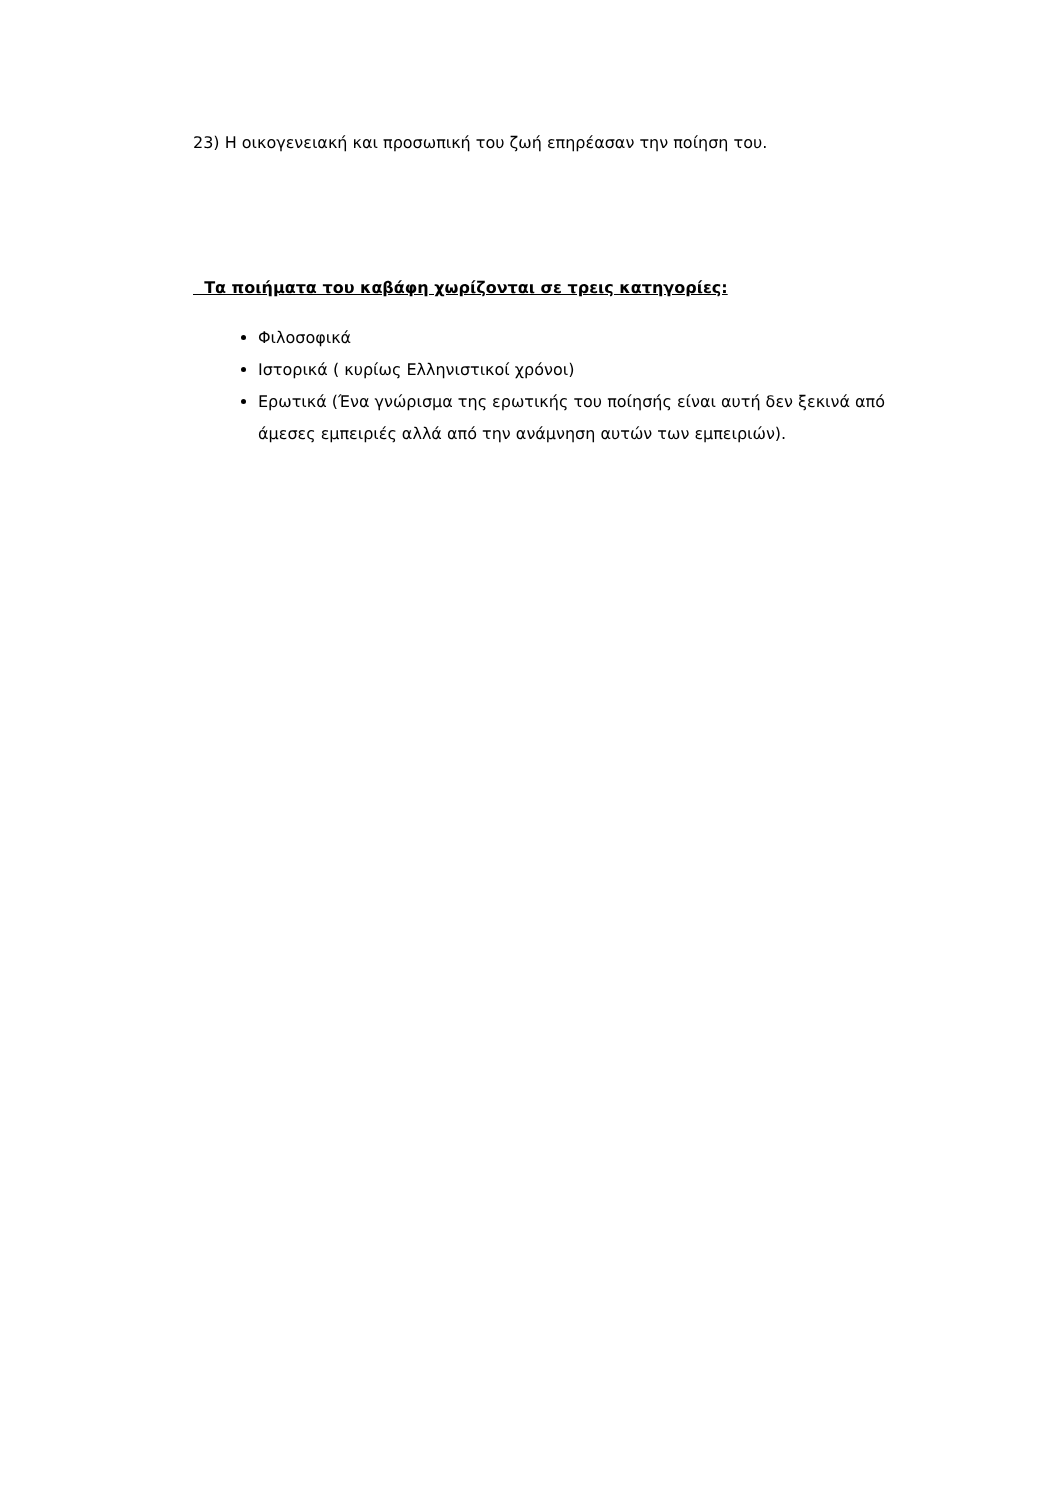23) Η οικογενειακή και προσωπική του ζωή επηρέασαν την ποίηση του.
Τα ποιήματα του καβάφη χωρίζονται σε τρεις κατηγορίες:
Φιλοσοφικά
Ιστορικά ( κυρίως Ελληνιστικοί χρόνοι)
Ερωτικά (Ένα γνώρισμα της ερωτικής του ποίησής είναι αυτή δεν ξεκινά από άμεσες εμπειριές αλλά από την ανάμνηση αυτών των εμπειριών).